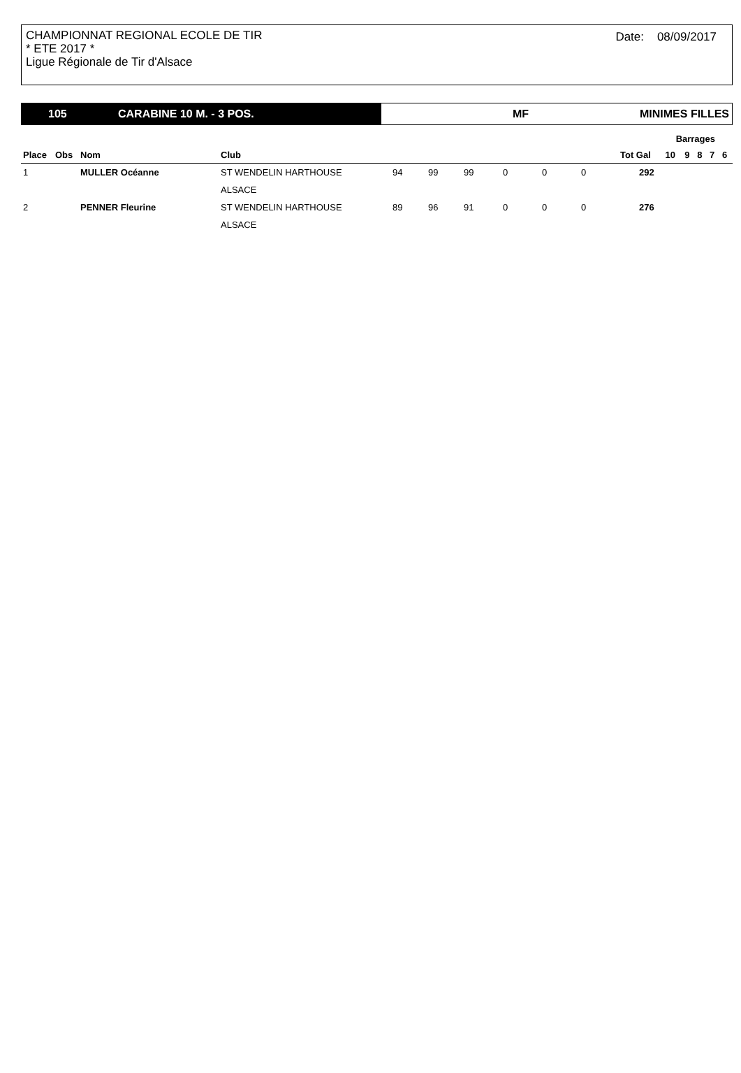CHAMPIONNAT REGIONAL ECOLE DE TIR
* ETE 2017 *
Ligue Régionale de Tir d'Alsace
Date: 08/09/2017
105 CARABINE 10 M. - 3 POS. MF MINIMES FILLES
| | | | | | | | | | | | Barrages | | | | |
| --- | --- | --- | --- | --- | --- | --- | --- | --- | --- | --- | --- | --- | --- | --- | --- |
| Place | Obs | Nom | Club | | | | | | | Tot Gal | 10 | 9 | 8 | 7 | 6 |
| 1 | | MULLER Océanne | ST WENDELIN HARTHOUSE | 94 | 99 | 99 | 0 | 0 | 0 | 292 | | | | | |
| | | | ALSACE | | | | | | | | | | | | |
| 2 | | PENNER Fleurine | ST WENDELIN HARTHOUSE | 89 | 96 | 91 | 0 | 0 | 0 | 276 | | | | | |
| | | | ALSACE | | | | | | | | | | | | |